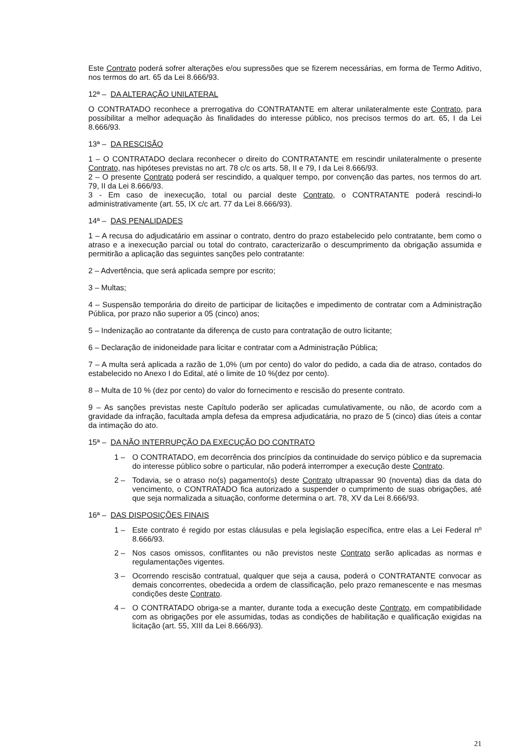Este Contrato poderá sofrer alterações e/ou supressões que se fizerem necessárias, em forma de Termo Aditivo, nos termos do art. 65 da Lei 8.666/93.
12ª – DA ALTERAÇÃO UNILATERAL
O CONTRATADO reconhece a prerrogativa do CONTRATANTE em alterar unilateralmente este Contrato, para possibilitar a melhor adequação às finalidades do interesse público, nos precisos termos do art. 65, I da Lei 8.666/93.
13ª – DA RESCISÃO
1 – O CONTRATADO declara reconhecer o direito do CONTRATANTE em rescindir unilateralmente o presente Contrato, nas hipóteses previstas no art. 78 c/c os arts. 58, II e 79, I da Lei 8.666/93.
2 – O presente Contrato poderá ser rescindido, a qualquer tempo, por convenção das partes, nos termos do art. 79, II da Lei 8.666/93.
3 - Em caso de inexecução, total ou parcial deste Contrato, o CONTRATANTE poderá rescindi-lo administrativamente (art. 55, IX c/c art. 77 da Lei 8.666/93).
14ª – DAS PENALIDADES
1 – A recusa do adjudicatário em assinar o contrato, dentro do prazo estabelecido pelo contratante, bem como o atraso e a inexecução parcial ou total do contrato, caracterizarão o descumprimento da obrigação assumida e permitirão a aplicação das seguintes sanções pelo contratante:
2 – Advertência, que será aplicada sempre por escrito;
3 – Multas;
4 – Suspensão temporária do direito de participar de licitações e impedimento de contratar com a Administração Pública, por prazo não superior a 05 (cinco) anos;
5 – Indenização ao contratante da diferença de custo para contratação de outro licitante;
6 – Declaração de inidoneidade para licitar e contratar com a Administração Pública;
7 – A multa será aplicada a razão de 1,0% (um por cento) do valor do pedido, a cada dia de atraso, contados do estabelecido no Anexo I do Edital, até o limite de 10 %(dez por cento).
8 – Multa de 10 % (dez por cento) do valor do fornecimento e rescisão do presente contrato.
9 – As sanções previstas neste Capítulo poderão ser aplicadas cumulativamente, ou não, de acordo com a gravidade da infração, facultada ampla defesa da empresa adjudicatária, no prazo de 5 (cinco) dias úteis a contar da intimação do ato.
15ª – DA NÃO INTERRUPÇÃO DA EXECUÇÃO DO CONTRATO
1 – O CONTRATADO, em decorrência dos princípios da continuidade do serviço público e da supremacia do interesse público sobre o particular, não poderá interromper a execução deste Contrato.
2 – Todavia, se o atraso no(s) pagamento(s) deste Contrato ultrapassar 90 (noventa) dias da data do vencimento, o CONTRATADO fica autorizado a suspender o cumprimento de suas obrigações, até que seja normalizada a situação, conforme determina o art. 78, XV da Lei 8.666/93.
16ª – DAS DISPOSIÇÕES FINAIS
1 – Este contrato é regido por estas cláusulas e pela legislação específica, entre elas a Lei Federal nº 8.666/93.
2 – Nos casos omissos, conflitantes ou não previstos neste Contrato serão aplicadas as normas e regulamentações vigentes.
3 – Ocorrendo rescisão contratual, qualquer que seja a causa, poderá o CONTRATANTE convocar as demais concorrentes, obedecida a ordem de classificação, pelo prazo remanescente e nas mesmas condições deste Contrato.
4 – O CONTRATADO obriga-se a manter, durante toda a execução deste Contrato, em compatibilidade com as obrigações por ele assumidas, todas as condições de habilitação e qualificação exigidas na licitação (art. 55, XIII da Lei 8.666/93).
21